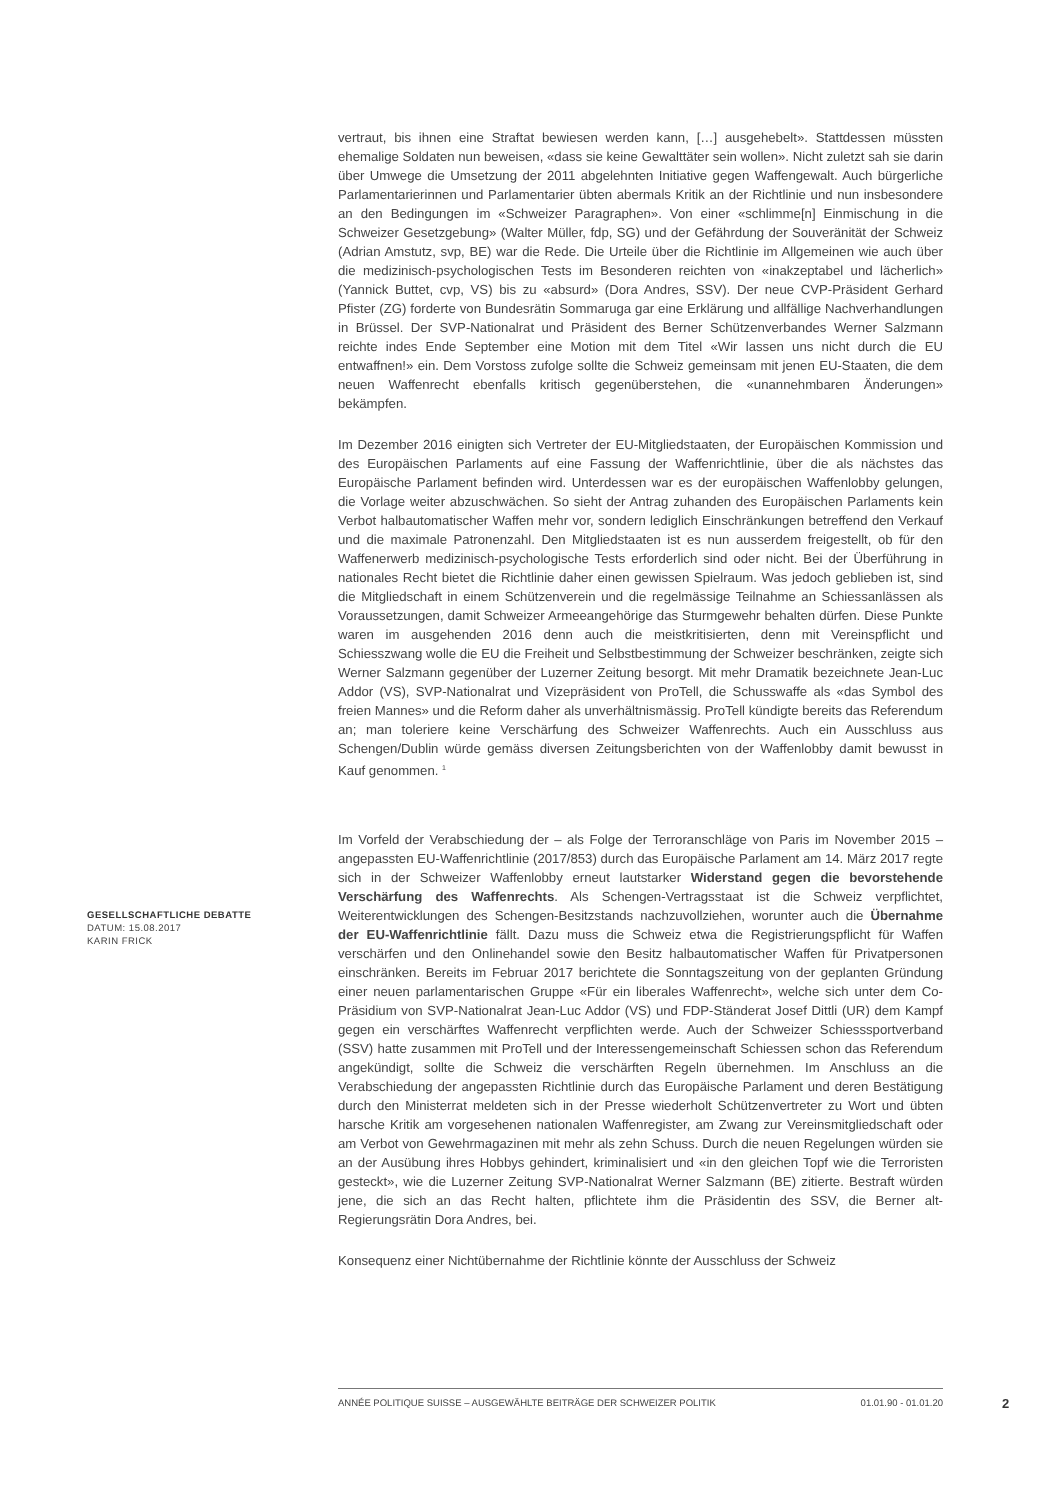vertraut, bis ihnen eine Straftat bewiesen werden kann, […] ausgehebelt». Stattdessen müssten ehemalige Soldaten nun beweisen, «dass sie keine Gewalttäter sein wollen». Nicht zuletzt sah sie darin über Umwege die Umsetzung der 2011 abgelehnten Initiative gegen Waffengewalt. Auch bürgerliche Parlamentarierinnen und Parlamentarier übten abermals Kritik an der Richtlinie und nun insbesondere an den Bedingungen im «Schweizer Paragraphen». Von einer «schlimme[n] Einmischung in die Schweizer Gesetzgebung» (Walter Müller, fdp, SG) und der Gefährdung der Souveränität der Schweiz (Adrian Amstutz, svp, BE) war die Rede. Die Urteile über die Richtlinie im Allgemeinen wie auch über die medizinisch-psychologischen Tests im Besonderen reichten von «inakzeptabel und lächerlich» (Yannick Buttet, cvp, VS) bis zu «absurd» (Dora Andres, SSV). Der neue CVP-Präsident Gerhard Pfister (ZG) forderte von Bundesrätin Sommaruga gar eine Erklärung und allfällige Nachverhandlungen in Brüssel. Der SVP-Nationalrat und Präsident des Berner Schützenverbandes Werner Salzmann reichte indes Ende September eine Motion mit dem Titel «Wir lassen uns nicht durch die EU entwaffnen!» ein. Dem Vorstoss zufolge sollte die Schweiz gemeinsam mit jenen EU-Staaten, die dem neuen Waffenrecht ebenfalls kritisch gegenüberstehen, die «unannehmbaren Änderungen» bekämpfen.
Im Dezember 2016 einigten sich Vertreter der EU-Mitgliedstaaten, der Europäischen Kommission und des Europäischen Parlaments auf eine Fassung der Waffenrichtlinie, über die als nächstes das Europäische Parlament befinden wird. Unterdessen war es der europäischen Waffenlobby gelungen, die Vorlage weiter abzuschwächen. So sieht der Antrag zuhanden des Europäischen Parlaments kein Verbot halbautomatischer Waffen mehr vor, sondern lediglich Einschränkungen betreffend den Verkauf und die maximale Patronenzahl. Den Mitgliedstaaten ist es nun ausserdem freigestellt, ob für den Waffenerwerb medizinisch-psychologische Tests erforderlich sind oder nicht. Bei der Überführung in nationales Recht bietet die Richtlinie daher einen gewissen Spielraum. Was jedoch geblieben ist, sind die Mitgliedschaft in einem Schützenverein und die regelmässige Teilnahme an Schiessanlässen als Voraussetzungen, damit Schweizer Armeeangehörige das Sturmgewehr behalten dürfen. Diese Punkte waren im ausgehenden 2016 denn auch die meistkritisierten, denn mit Vereinspflicht und Schiesszwang wolle die EU die Freiheit und Selbstbestimmung der Schweizer beschränken, zeigte sich Werner Salzmann gegenüber der Luzerner Zeitung besorgt. Mit mehr Dramatik bezeichnete Jean-Luc Addor (VS), SVP-Nationalrat und Vizepräsident von ProTell, die Schusswaffe als «das Symbol des freien Mannes» und die Reform daher als unverhältnismässig. ProTell kündigte bereits das Referendum an; man toleriere keine Verschärfung des Schweizer Waffenrechts. Auch ein Ausschluss aus Schengen/Dublin würde gemäss diversen Zeitungsberichten von der Waffenlobby damit bewusst in Kauf genommen. <sup>1</sup>
Im Vorfeld der Verabschiedung der – als Folge der Terroranschläge von Paris im November 2015 – angepassten EU-Waffenrichtlinie (2017/853) durch das Europäische Parlament am 14. März 2017 regte sich in der Schweizer Waffenlobby erneut lautstarker Widerstand gegen die bevorstehende Verschärfung des Waffenrechts. Als Schengen-Vertragsstaat ist die Schweiz verpflichtet, Weiterentwicklungen des Schengen-Besitzstands nachzuvollziehen, worunter auch die Übernahme der EU-Waffenrichtlinie fällt. Dazu muss die Schweiz etwa die Registrierungspflicht für Waffen verschärfen und den Onlinehandel sowie den Besitz halbautomatischer Waffen für Privatpersonen einschränken. Bereits im Februar 2017 berichtete die Sonntagszeitung von der geplanten Gründung einer neuen parlamentarischen Gruppe «Für ein liberales Waffenrecht», welche sich unter dem Co-Präsidium von SVP-Nationalrat Jean-Luc Addor (VS) und FDP-Ständerat Josef Dittli (UR) dem Kampf gegen ein verschärftes Waffenrecht verpflichten werde. Auch der Schweizer Schiesssportverband (SSV) hatte zusammen mit ProTell und der Interessengemeinschaft Schiessen schon das Referendum angekündigt, sollte die Schweiz die verschärften Regeln übernehmen. Im Anschluss an die Verabschiedung der angepassten Richtlinie durch das Europäische Parlament und deren Bestätigung durch den Ministerrat meldeten sich in der Presse wiederholt Schützenvertreter zu Wort und übten harsche Kritik am vorgesehenen nationalen Waffenregister, am Zwang zur Vereinsmitgliedschaft oder am Verbot von Gewehrmagazinen mit mehr als zehn Schuss. Durch die neuen Regelungen würden sie an der Ausübung ihres Hobbys gehindert, kriminalisiert und «in den gleichen Topf wie die Terroristen gesteckt», wie die Luzerner Zeitung SVP-Nationalrat Werner Salzmann (BE) zitierte. Bestraft würden jene, die sich an das Recht halten, pflichtete ihm die Präsidentin des SSV, die Berner alt-Regierungsrätin Dora Andres, bei.
Konsequenz einer Nichtübernahme der Richtlinie könnte der Ausschluss der Schweiz
GESELLSCHAFTLICHE DEBATTE
DATUM: 15.08.2017
KARIN FRICK
ANNÉE POLITIQUE SUISSE – AUSGEWÄHLTE BEITRÄGE DER SCHWEIZER POLITIK 01.01.90 - 01.01.20
2